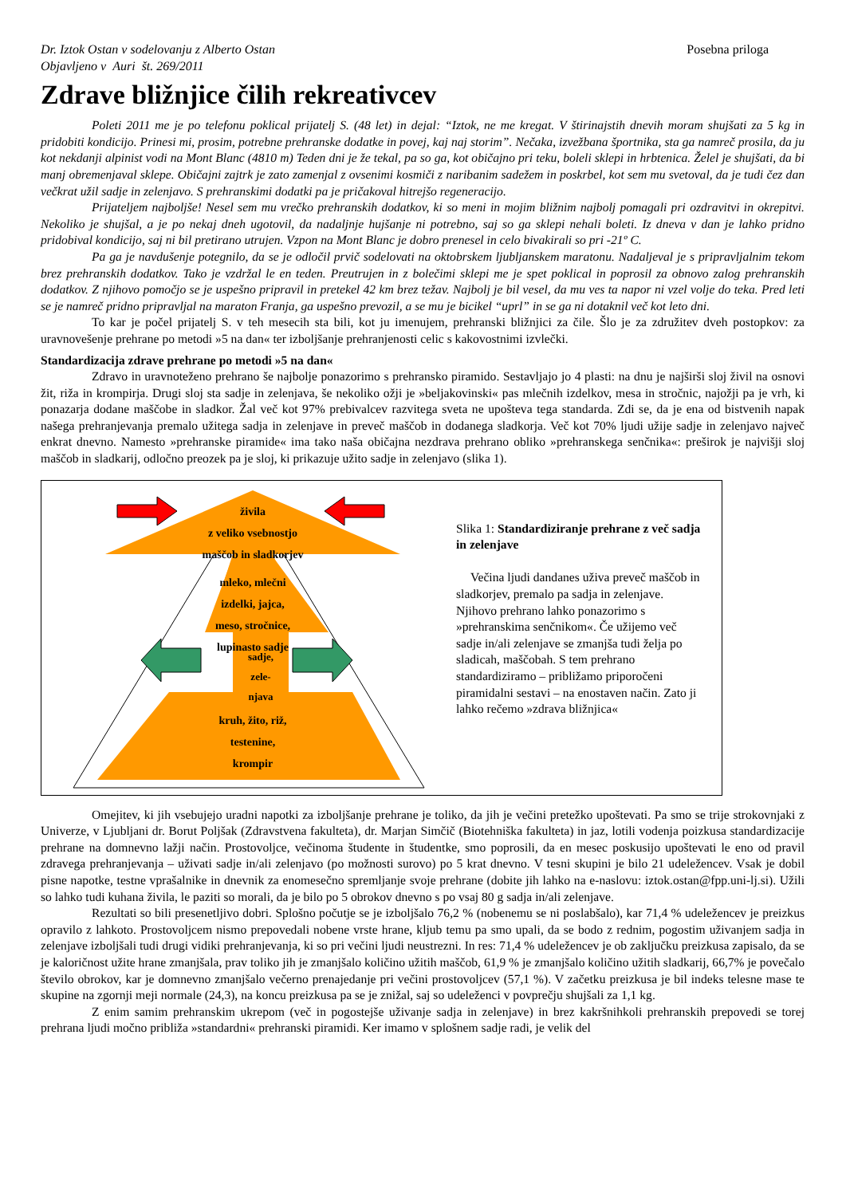Dr. Iztok Ostan v sodelovanju z Alberto Ostan
Objavljeno v Auri št. 269/2011
Posebna priloga
Zdrave bližnjice čilih rekreativcev
Poleti 2011 me je po telefonu poklical prijatelj S. (48 let) in dejal: “Iztok, ne me kregat. V štirinajstih dnevih moram shujšati za 5 kg in pridobiti kondicijo. Prinesi mi, prosim, potrebne prehranske dodatke in povej, kaj naj storim”. Nečaka, izvežbana športnika, sta ga namreč prosila, da ju kot nekdanji alpinist vodi na Mont Blanc (4810 m) Teden dni je že tekal, pa so ga, kot običajno pri teku, boleli sklepi in hrbtenica. Želel je shujšati, da bi manj obremenjaval sklepe. Običajni zajtrk je zato zamenjal z ovsenimi kosmiči z naribanim sadežem in poskrbel, kot sem mu svetoval, da je tudi čez dan večkrat užil sadje in zelenjavo. S prehranskimi dodatki pa je pričakoval hitrejšo regeneracijo.
Prijateljem najboljše! Nesel sem mu vrečko prehranskih dodatkov, ki so meni in mojim bližnim najbolj pomagali pri ozdravitvi in okrepitvi. Nekoliko je shujšal, a je po nekaj dneh ugotovil, da nadaljnje hujšanje ni potrebno, saj so ga sklepi nehali boleti. Iz dneva v dan je lahko pridno pridobival kondicijo, saj ni bil pretirano utrujen. Vzpon na Mont Blanc je dobro prenesel in celo bivakirali so pri -21º C.
Pa ga je navdušenje potegnilo, da se je odločil prvič sodelovati na oktobrskem ljubljanskem maratonu. Nadaljeval je s pripravljalnim tekom brez prehranskih dodatkov. Tako je vzdržal le en teden. Preutrujen in z bolečimi sklepi me je spet poklical in poprosil za obnovo zalog prehranskih dodatkov. Z njihovo pomočjo se je uspešno pripravil in pretekel 42 km brez težav. Najbolj je bil vesel, da mu ves ta napor ni vzel volje do teka. Pred leti se je namreč pridno pripravljal na maraton Franja, ga uspešno prevozil, a se mu je bicikel “uprl” in se ga ni dotaknil več kot leto dni.
To kar je počel prijatelj S. v teh mesecih sta bili, kot ju imenujem, prehranski bližnjici za čile. Šlo je za združitev dveh postopkov: za uravnovešenje prehrane po metodi »5 na dan« ter izboljšanje prehranjenosti celic s kakovostnimi izvlečki.
Standardizacija zdrave prehrane po metodi »5 na dan«
Zdravo in uravnoteženo prehrano še najbolje ponazorimo s prehransko piramido. Sestavljajo jo 4 plasti: na dnu je najširši sloj živil na osnovi žit, riža in krompirja. Drugi sloj sta sadje in zelenjava, še nekoliko ožji je »beljakovinski« pas mlečnih izdelkov, mesa in stročnic, najožji pa je vrh, ki ponazarja dodane maščobe in sladkor. Žal več kot 97% prebivalcev razvitega sveta ne upošteva tega standarda. Zdi se, da je ena od bistvenih napak našega prehranjevanja premalo užitega sadja in zelenjave in preveč maščob in dodanega sladkorja. Več kot 70% ljudi užije sadje in zelenjavo največ enkrat dnevno. Namesto »prehranske piramide« ima tako naša običajna nezdrava prehrano obliko »prehranskega senčnika«: preširok je najvišji sloj maščob in sladkarij, odločno preozek pa je sloj, ki prikazuje užito sadje in zelenjavo (slika 1).
živila
z veliko vsebnostjo
maščob in sladkorjev
mleko, mlečni
izdelki, jajca,
meso, stročnice,
lupinasto sadje
sadje,
zele-
njava
kruh, žito, riž,
testenine,
krompir
Slika 1: Standardiziranje prehrane z več sadja in zelenjave
Večina ljudi dandanes uživa preveč maščob in sladkorjev, premalo pa sadja in zelenjave. Njihovo prehrano lahko ponazorimo s »prehranskima senčnikom«. Če užijemo več sadje in/ali zelenjave se zmanjša tudi želja po sladicah, maščobah. S tem prehrano standardiziramo – približamo priporočeni piramidalni sestavi – na enostaven način. Zato ji lahko rečemo »zdrava bližnjica«
Omejitev, ki jih vsebujejo uradni napotki za izboljšanje prehrane je toliko, da jih je večini pretežko upoštevati. Pa smo se trije strokovnjaki z Univerze, v Ljubljani dr. Borut Poljšak (Zdravstvena fakulteta), dr. Marjan Simčič (Biotehniška fakulteta) in jaz, lotili vodenja poizkusa standardizacije prehrane na domnevno lažji način. Prostovoljce, večinoma študente in študentke, smo poprosili, da en mesec poskusijo upoštevati le eno od pravil zdravega prehranjevanja – uživati sadje in/ali zelenjavo (po možnosti surovo) po 5 krat dnevno. V tesni skupini je bilo 21 udeležencev. Vsak je dobil pisne napotke, testne vprašalnike in dnevnik za enomesečno spremljanje svoje prehrane (dobite jih lahko na e-naslovu: iztok.ostan@fpp.uni-lj.si). Užili so lahko tudi kuhana živila, le paziti so morali, da je bilo po 5 obrokov dnevno s po vsaj 80 g sadja in/ali zelenjave.
Rezultati so bili presenetljivo dobri. Splošno počutje se je izboljšalo 76,2 % (nobenemu se ni poslabšalo), kar 71,4 % udeležencev je preizkus opravilo z lahkoto. Prostovoljcem nismo prepovedali nobene vrste hrane, kljub temu pa smo upali, da se bodo z rednim, pogostim uživanjem sadja in zelenjave izboljšali tudi drugi vidiki prehranjevanja, ki so pri večini ljudi neustrezni. In res: 71,4 % udeležencev je ob zaključku preizkusa zapisalo, da se je kaloričnost užite hrane zmanjšala, prav toliko jih je zmanjšalo količino užitih maščob, 61,9 % je zmanjšalo količino užitih sladkarij, 66,7% je povečalo število obrokov, kar je domnevno zmanjšalo večerno prenajedanje pri večini prostovoljcev (57,1 %). V začetku preizkusa je bil indeks telesne mase te skupine na zgornji meji normale (24,3), na koncu preizkusa pa se je znižal, saj so udeleženci v povprečju shujšali za 1,1 kg.
Z enim samim prehranskim ukrepom (več in pogostejše uživanje sadja in zelenjave) in brez kakršnihkoli prehranskih prepovedi se torej prehrana ljudi močno približa »standardni« prehranski piramidi. Ker imamo v splošnem sadje radi, je velik del